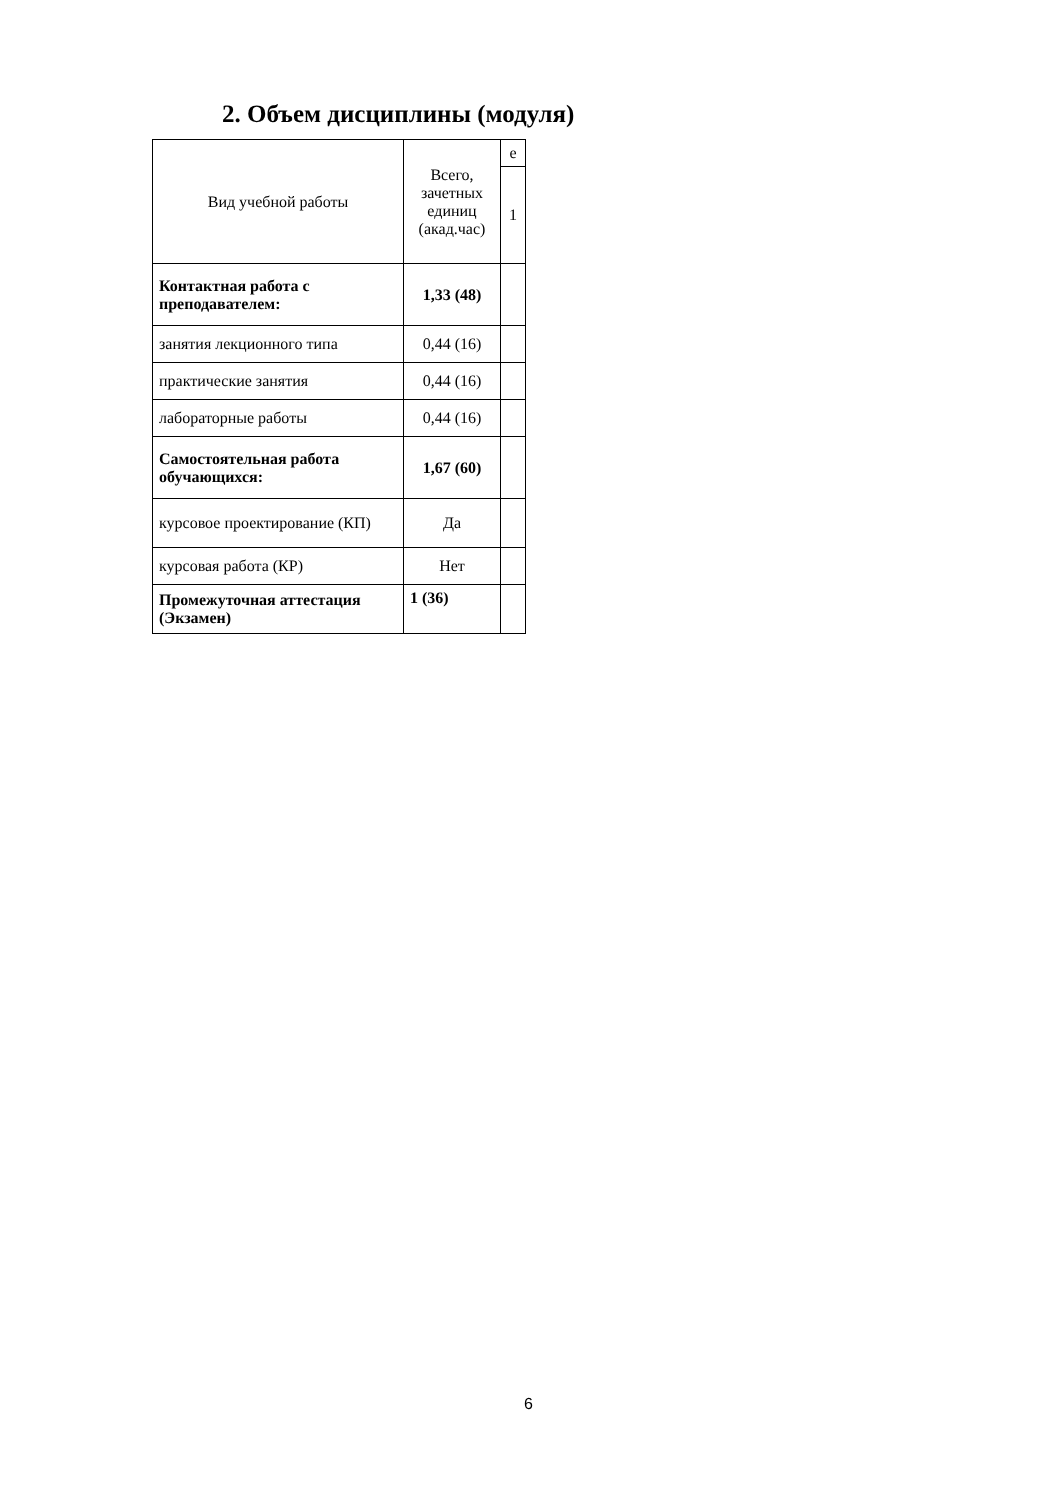2. Объем дисциплины (модуля)
| Вид учебной работы | Всего, зачетных единиц (акад.час) | е |
| --- | --- | --- |
| | | 1 |
| Контактная работа с преподавателем: | 1,33 (48) | |
| занятия лекционного типа | 0,44 (16) | |
| практические занятия | 0,44 (16) | |
| лабораторные работы | 0,44 (16) | |
| Самостоятельная работа обучающихся: | 1,67 (60) | |
| курсовое проектирование (КП) | Да | |
| курсовая работа (КР) | Нет | |
| Промежуточная аттестация (Экзамен) | 1 (36) | |
6